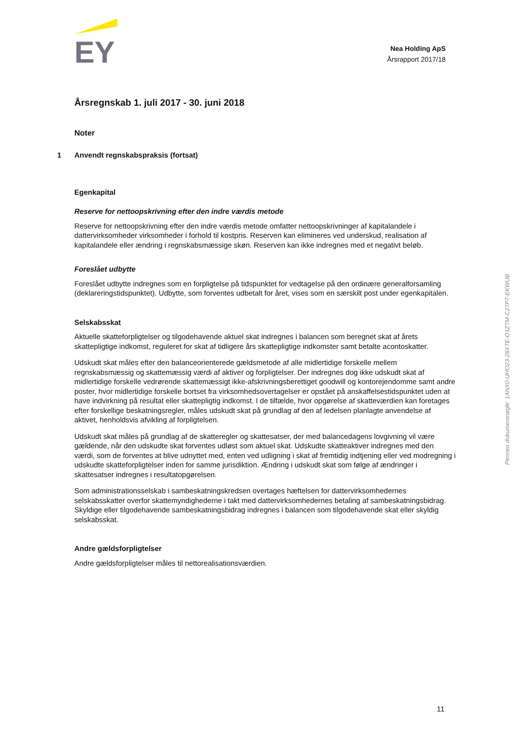EY
Nea Holding ApS
Årsrapport 2017/18
Årsregnskab 1. juli 2017 - 30. juni 2018
Noter
1 Anvendt regnskabspraksis (fortsat)
Egenkapital
Reserve for nettoopskrivning efter den indre værdis metode
Reserve for nettoopskrivning efter den indre værdis metode omfatter nettoopskrivninger af kapitalandele i dattervirksomheder virksomheder i forhold til kostpris. Reserven kan elimineres ved underskud, realisation af kapitalandele eller ændring i regnskabsmæssige skøn. Reserven kan ikke indregnes med et negativt beløb.
Foreslået udbytte
Foreslået udbytte indregnes som en forpligtelse på tidspunktet for vedtagelse på den ordinære generalforsamling (deklareringstidspunktet). Udbytte, som forventes udbetalt for året, vises som en særskilt post under egenkapitalen.
Selskabsskat
Aktuelle skatteforpligtelser og tilgodehavende aktuel skat indregnes i balancen som beregnet skat af årets skattepligtige indkomst, reguleret for skat af tidligere års skattepligtige indkomster samt betalte acontoskatter.
Udskudt skat måles efter den balanceorienterede gældsmetode af alle midlertidige forskelle mellem regnskabsmæssig og skattemæssig værdi af aktiver og forpligtelser. Der indregnes dog ikke udskudt skat af midlertidige forskelle vedrørende skattemæssigt ikke-afskrivningsberettiget goodwill og kontorejendomme samt andre poster, hvor midlertidige forskelle bortset fra virksomhedsovertagelser er opstået på anskaffelsestidspunktet uden at have indvirkning på resultat eller skattepligtig indkomst. I de tilfælde, hvor opgørelse af skatteværdien kan foretages efter forskellige beskatningsregler, måles udskudt skat på grundlag af den af ledelsen planlagte anvendelse af aktivet, henholdsvis afvikling af forpligtelsen.
Udskudt skat måles på grundlag af de skatteregler og skattesatser, der med balancedagens lovgivning vil være gældende, når den udskudte skat forventes udløst som aktuel skat. Udskudte skatteaktiver indregnes med den værdi, som de forventes at blive udnyttet med, enten ved udligning i skat af fremtidig indtjening eller ved modregning i udskudte skatteforpligtelser inden for samme jurisdiktion. Ændring i udskudt skat som følge af ændringer i skattesatser indregnes i resultatopgørelsen.
Som administrationsselskab i sambeskatningskredsen overtages hæftelsen for dattervirksomhedernes selskabsskatter overfor skattemyndighederne i takt med dattervirksomhedernes betaling af sambeskatningsbidrag. Skyldige eller tilgodehavende sambeskatningsbidrag indregnes i balancen som tilgodehavende skat eller skyldig selskabsskat.
Andre gældsforpligtelser
Andre gældsforpligtelser måles til nettorealisationsværdien.
Penneo dokumentnøgle: 1ANX0-UHO23-28XTE-O1ZTM-C27P7-EKWUB
11